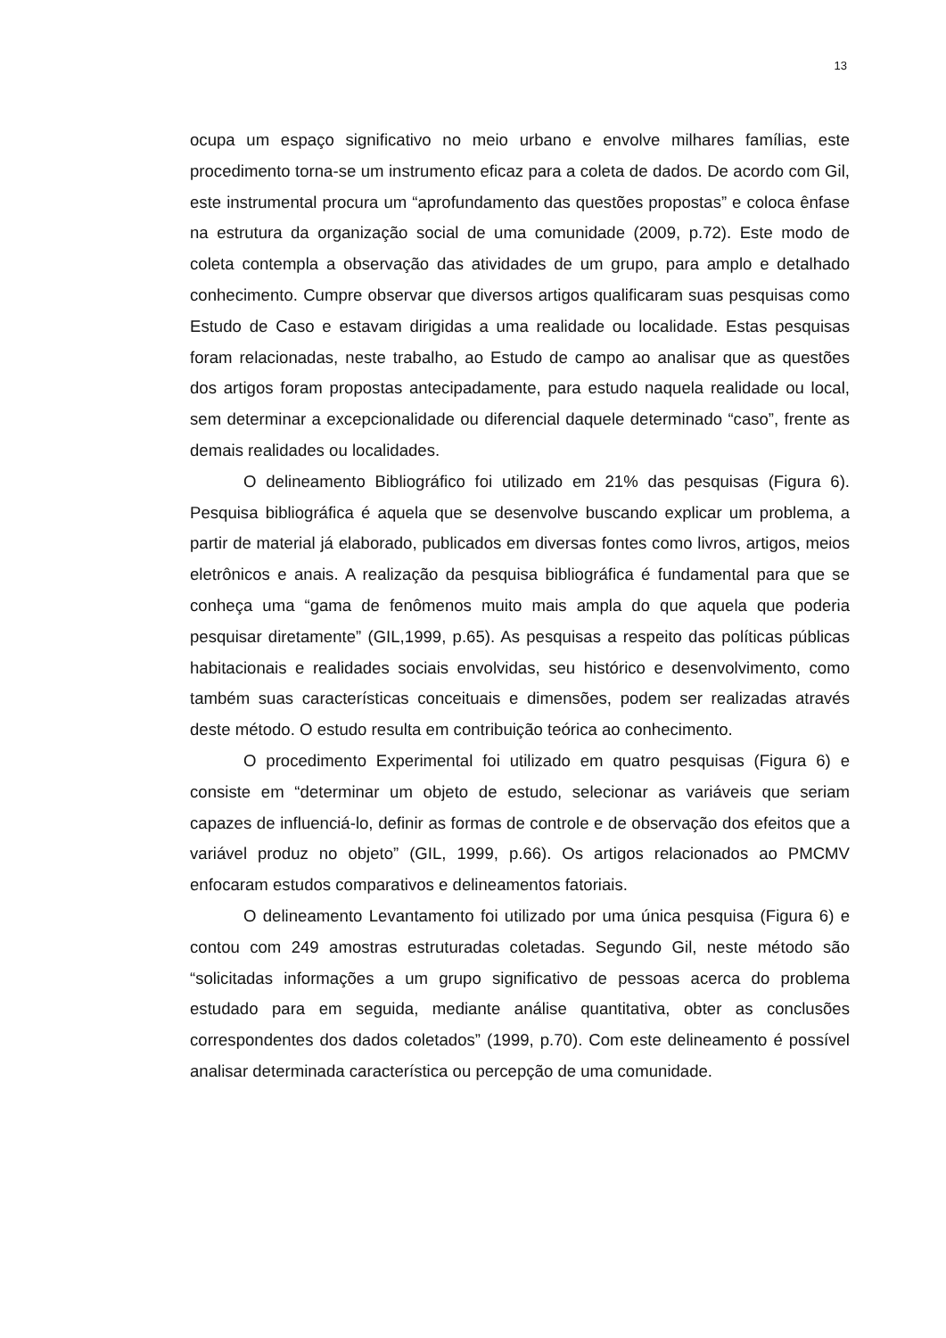13
ocupa um espaço significativo no meio urbano e envolve milhares famílias, este procedimento torna-se um instrumento eficaz para a coleta de dados. De acordo com Gil, este instrumental procura um “aprofundamento das questões propostas” e coloca ênfase na estrutura da organização social de uma comunidade (2009, p.72). Este modo de coleta contempla a observação das atividades de um grupo, para amplo e detalhado conhecimento. Cumpre observar que diversos artigos qualificaram suas pesquisas como Estudo de Caso e estavam dirigidas a uma realidade ou localidade. Estas pesquisas foram relacionadas, neste trabalho, ao Estudo de campo ao analisar que as questões dos artigos foram propostas antecipadamente, para estudo naquela realidade ou local, sem determinar a excepcionalidade ou diferencial daquele determinado “caso”, frente as demais realidades ou localidades.
O delineamento Bibliográfico foi utilizado em 21% das pesquisas (Figura 6). Pesquisa bibliográfica é aquela que se desenvolve buscando explicar um problema, a partir de material já elaborado, publicados em diversas fontes como livros, artigos, meios eletrônicos e anais. A realização da pesquisa bibliográfica é fundamental para que se conheça uma “gama de fenômenos muito mais ampla do que aquela que poderia pesquisar diretamente” (GIL,1999, p.65). As pesquisas a respeito das políticas públicas habitacionais e realidades sociais envolvidas, seu histórico e desenvolvimento, como também suas características conceituais e dimensões, podem ser realizadas através deste método. O estudo resulta em contribuição teórica ao conhecimento.
O procedimento Experimental foi utilizado em quatro pesquisas (Figura 6) e consiste em “determinar um objeto de estudo, selecionar as variáveis que seriam capazes de influenciá-lo, definir as formas de controle e de observação dos efeitos que a variável produz no objeto” (GIL, 1999, p.66). Os artigos relacionados ao PMCMV enfocaram estudos comparativos e delineamentos fatoriais.
O delineamento Levantamento foi utilizado por uma única pesquisa (Figura 6) e contou com 249 amostras estruturadas coletadas. Segundo Gil, neste método são “solicitadas informações a um grupo significativo de pessoas acerca do problema estudado para em seguida, mediante análise quantitativa, obter as conclusões correspondentes dos dados coletados” (1999, p.70). Com este delineamento é possível analisar determinada característica ou percepção de uma comunidade.